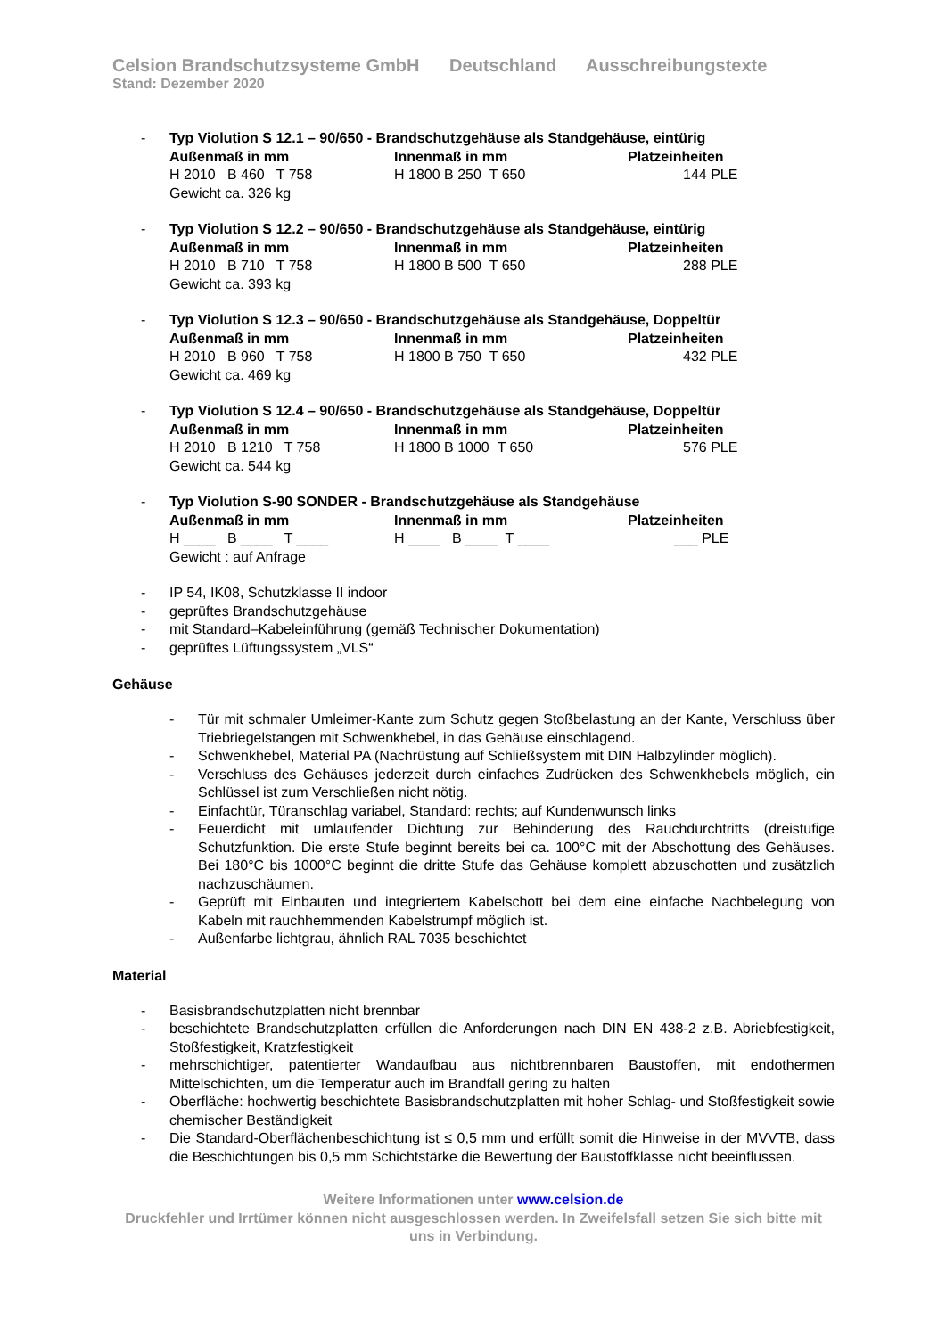Celsion Brandschutzsysteme GmbH Deutschland Ausschreibungstexte
Stand: Dezember 2020
- Typ Violution S 12.1 – 90/650 - Brandschutzgehäuse als Standgehäuse, eintürig
| Außenmaß in mm | Innenmaß in mm | Platzeinheiten |
| --- | --- | --- |
| H 2010 B 460 T 758 | H 1800 B 250 T 650 | 144 PLE |
Gewicht ca. 326 kg
- Typ Violution S 12.2 – 90/650 - Brandschutzgehäuse als Standgehäuse, eintürig
| Außenmaß in mm | Innenmaß in mm | Platzeinheiten |
| --- | --- | --- |
| H 2010 B 710 T 758 | H 1800 B 500 T 650 | 288 PLE |
Gewicht ca. 393 kg
- Typ Violution S 12.3 – 90/650 - Brandschutzgehäuse als Standgehäuse, Doppeltür
| Außenmaß in mm | Innenmaß in mm | Platzeinheiten |
| --- | --- | --- |
| H 2010 B 960 T 758 | H 1800 B 750 T 650 | 432 PLE |
Gewicht ca. 469 kg
- Typ Violution S 12.4 – 90/650 - Brandschutzgehäuse als Standgehäuse, Doppeltür
| Außenmaß in mm | Innenmaß in mm | Platzeinheiten |
| --- | --- | --- |
| H 2010 B 1210 T 758 | H 1800 B 1000 T 650 | 576 PLE |
Gewicht ca. 544 kg
- Typ Violution S-90 SONDER - Brandschutzgehäuse als Standgehäuse
| Außenmaß in mm | Innenmaß in mm | Platzeinheiten |
| --- | --- | --- |
| H ____ B ____ T ____ | H ____ B ____ T ____ | ___ PLE |
Gewicht : auf Anfrage
- IP 54, IK08, Schutzklasse II indoor
- geprüftes Brandschutzgehäuse
- mit Standard–Kabeleinführung (gemäß Technischer Dokumentation)
- geprüftes Lüftungssystem „VLS“
Gehäuse
- Tür mit schmaler Umleimer-Kante zum Schutz gegen Stoßbelastung an der Kante, Verschluss über Triebriegelstangen mit Schwenkhebel, in das Gehäuse einschlagend.
- Schwenkhebel, Material PA (Nachrüstung auf Schließsystem mit DIN Halbzylinder möglich).
- Verschluss des Gehäuses jederzeit durch einfaches Zudrücken des Schwenkhebels möglich, ein Schlüssel ist zum Verschließen nicht nötig.
- Einfachtür, Türanschlag variabel, Standard: rechts; auf Kundenwunsch links
- Feuerdicht mit umlaufender Dichtung zur Behinderung des Rauchdurchtritts (dreistufige Schutzfunktion. Die erste Stufe beginnt bereits bei ca. 100°C mit der Abschottung des Gehäuses. Bei 180°C bis 1000°C beginnt die dritte Stufe das Gehäuse komplett abzuschotten und zusätzlich nachzuschäumen.
- Geprüft mit Einbauten und integriertem Kabelschott bei dem eine einfache Nachbelegung von Kabeln mit rauchhemmenden Kabelstrumpf möglich ist.
- Außenfarbe lichtgrau, ähnlich RAL 7035 beschichtet
Material
- Basisbrandschutzplatten nicht brennbar
- beschichtete Brandschutzplatten erfüllen die Anforderungen nach DIN EN 438-2 z.B. Abriebfestigkeit, Stoßfestigkeit, Kratzfestigkeit
- mehrschichtiger, patentierter Wandaufbau aus nichtbrennbaren Baustoffen, mit endothermen Mittelschichten, um die Temperatur auch im Brandfall gering zu halten
- Oberfläche: hochwertig beschichtete Basisbrandschutzplatten mit hoher Schlag- und Stoßfestigkeit sowie chemischer Beständigkeit
- Die Standard-Oberflächenbeschichtung ist ≤ 0,5 mm und erfüllt somit die Hinweise in der MVVTB, dass die Beschichtungen bis 0,5 mm Schichtstärke die Bewertung der Baustoffklasse nicht beeinflussen.
Weitere Informationen unter www.celsion.de
Druckfehler und Irrtümer können nicht ausgeschlossen werden. In Zweifelsfall setzen Sie sich bitte mit uns in Verbindung.